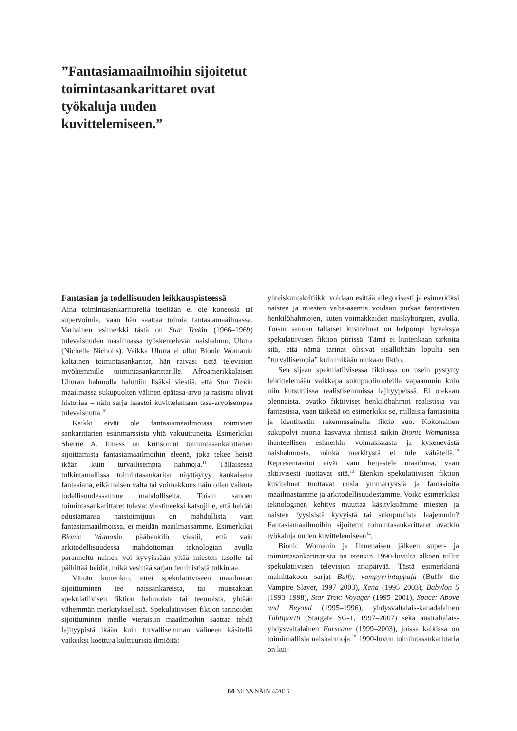”Fantasiamaailmoihin sijoitetut toimintasankarittaret ovat työkaluja uuden kuvittelemiseen.”
Fantasian ja todellisuuden leikkauspisteessä
Aina toimintasankarittarella itsellään ei ole koneosia tai supervoimia, vaan hän saattaa toimia fantasiamaailmassa. Varhainen esimerkki tästä on Star Trekin (1966–1969) tulevaisuuden maailmassa työskentelevän naishahmo, Uhura (Nichelle Nicholls). Vaikka Uhura ei ollut Bionic Womanin kaltainen toimintasankaritar, hän raivasi tietä television myöhemmille toimintasankarittarille. Afroamerikkalaisen Uhuran hahmolla haluttiin lisäksi viestiä, että Star Trekin maailmassa sukupuolten välinen epätasa-arvo ja rasismi olivat historiaa – näin sarja haastoi kuvittelemaan tasa-arvoisempaa tulevaisuutta.<sup>10</sup>
Kaikki eivät ole fantasiamaailmoissa toimivien sankarittarien esiinmarssista yhtä vakuuttuneita. Esimerkiksi Sherrie A. Inness on kritisoinut toimintasankarittarien sijoittamista fantasiamaailmoihin eleenä, joka tekee heistä ikään kuin turvallisempia hahmoja.<sup>11</sup> Tällaisessa tulkintamallissa toimintasankaritar näyttäytyy kaukaisena fantasiana, eikä naisen valta tai voimakkuus näin ollen vaikuta todellisuudessamme mahdolliselta. Toisin sanoen toimintasankarittaret tulevat viestineeksi katsojille, että heidän edustamansa naistoimijuus on mahdollista vain fantasiamaailmoissa, ei meidän maailmassamme. Esimerkiksi Bionic Womanin päähenkilö viestii, että vain arkitodellisuudessa mahdottoman teknologian avulla paranneltu nainen voi kyvyissään yltää miesten tasolle tai päihittää heidät, mikä vesittää sarjan feminististä tulkintaa.
Väitän kuitenkin, ettei spekulatiiviseen maailmaan sijoittuminen tee naissankareista, tai muistakaan spekulatiivisen fiktion hahmoista tai teemoista, yhtään vähemmän merkityksellisiä. Spekulatiivisen fiktion tarinoiden sijoittuminen meille vieraisiin maailmoihin saattaa tehdä lajityypistä ikään kuin turvallisemman välineen käsitellä vaikeiksi koettuja kulttuurisia ilmiöitä:
yhteiskuntakritiikki voidaan esittää allegorisesti ja esimerkiksi naisten ja miesten valta-asemia voidaan purkaa fantastisten henkilöhahmojen, kuten voimakkaiden naiskyborgien, avulla. Toisin sanoen tällaiset kuvitelmat on helpompi hyväksyä spekulatiivisen fiktion piirissä. Tämä ei kuitenkaan tarkoita sitä, että nämä tarinat olisivat sisällöltään lopulta sen ”turvallisempia” kuin mikään mukaan fiktio.
Sen sijaan spekulatiivisessa fiktiossa on usein pystytty leikittelemään vaikkapa sukupuolirooleilla vapaammin kuin niin kutsutuissa realistisemmissa lajityypeissä. Ei olekaan olennaista, ovatko fiktiiviset henkilöhahmot realistisia vai fantastisia, vaan tärkeää on esimerkiksi se, millaisia fantasioita ja identiteetin rakennusaineita fiktio suo. Kokonainen sukupolvi nuoria kasvavia ihmisiä saikin Bionic Womanissa ihanteellisen esimerkin voimakkaasta ja kykenevästä naishahmosta, minkä merkitystä ei tule vähätellä.<sup>12</sup> Representaatiot eivät vain heijastele maailmaa, vaan aktiivisesti tuottavat sitä.<sup>13</sup> Etenkin spekulatiivisen fiktion kuvitelmat tuottavat uusia ymmärryksiä ja fantasioita maailmastamme ja arkitodellisuudestamme. Voiko esimerkiksi teknologinen kehitys muuttaa käsityksiämme miesten ja naisten fyysisistä kyvyistä tai sukupuolista laajemmin? Fantasiamaailmoihin sijoitetut toimintasankarittaret ovatkin työkaluja uuden kuvittelemiseen<sup>14</sup>.
Bionic Womanin ja Ihmenaisen jälkeen super- ja toimintasankarittarista on etenkin 1990-luvulta alkaen tullut spekulatiivisen television arkipäivää. Tästä esimerkkinä mainittakoon sarjat Buffy, vampyyrintappaja (Buffy the Vampire Slayer, 1997–2003), Xena (1995–2003), Babylon 5 (1993–1998), Star Trek: Voyager (1995–2001), Space: Above and Beyond (1995–1996), yhdysvaltalais-kanadalainen Tähtiportti (Stargate SG-1, 1997–2007) sekä australialais-yhdysvaltalainen Farscape (1999–2003), joissa kaikissa on toiminnallisia naishahmoja.<sup>15</sup> 1990-luvun toimintasankarittaria on kui-
84 NIIN&NÄIN 4/2016